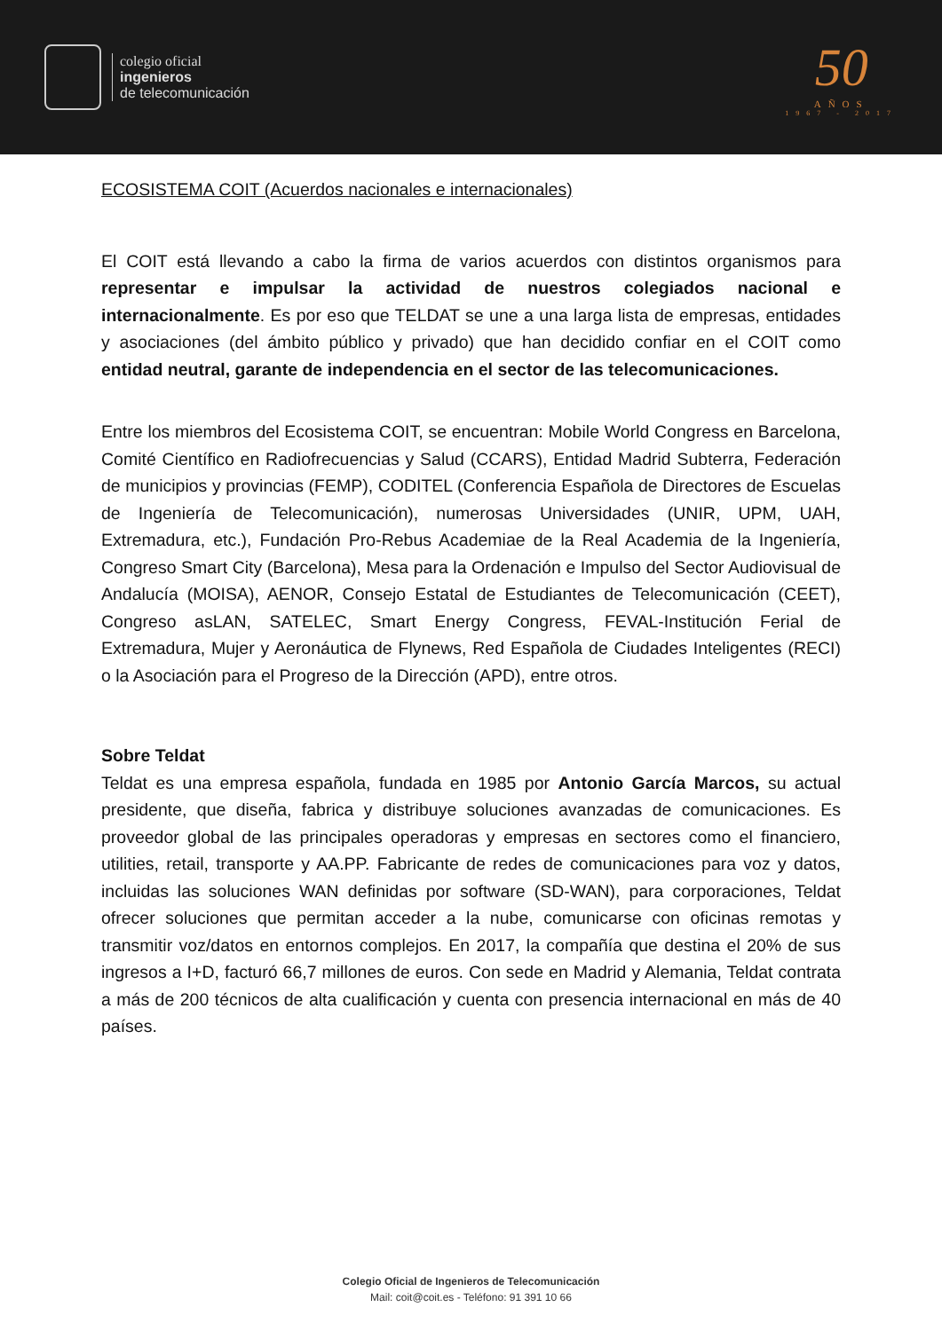colegio oficial
ingenieros
de telecomunicación
50
AÑOS
1967 - 2017
ECOSISTEMA COIT (Acuerdos nacionales e internacionales)
El COIT está llevando a cabo la firma de varios acuerdos con distintos organismos para representar e impulsar la actividad de nuestros colegiados nacional e internacionalmente. Es por eso que TELDAT se une a una larga lista de empresas, entidades y asociaciones (del ámbito público y privado) que han decidido confiar en el COIT como entidad neutral, garante de independencia en el sector de las telecomunicaciones.
Entre los miembros del Ecosistema COIT, se encuentran: Mobile World Congress en Barcelona, Comité Científico en Radiofrecuencias y Salud (CCARS), Entidad Madrid Subterra, Federación de municipios y provincias (FEMP), CODITEL (Conferencia Española de Directores de Escuelas de Ingeniería de Telecomunicación), numerosas Universidades (UNIR, UPM, UAH, Extremadura, etc.), Fundación Pro-Rebus Academiae de la Real Academia de la Ingeniería, Congreso Smart City (Barcelona), Mesa para la Ordenación e Impulso del Sector Audiovisual de Andalucía (MOISA), AENOR, Consejo Estatal de Estudiantes de Telecomunicación (CEET), Congreso asLAN, SATELEC, Smart Energy Congress, FEVAL-Institución Ferial de Extremadura, Mujer y Aeronáutica de Flynews, Red Española de Ciudades Inteligentes (RECI) o la Asociación para el Progreso de la Dirección (APD), entre otros.
Sobre Teldat
Teldat es una empresa española, fundada en 1985 por Antonio García Marcos, su actual presidente, que diseña, fabrica y distribuye soluciones avanzadas de comunicaciones. Es proveedor global de las principales operadoras y empresas en sectores como el financiero, utilities, retail, transporte y AA.PP. Fabricante de redes de comunicaciones para voz y datos, incluidas las soluciones WAN definidas por software (SD-WAN), para corporaciones, Teldat ofrecer soluciones que permitan acceder a la nube, comunicarse con oficinas remotas y transmitir voz/datos en entornos complejos. En 2017, la compañía que destina el 20% de sus ingresos a I+D, facturó 66,7 millones de euros. Con sede en Madrid y Alemania, Teldat contrata a más de 200 técnicos de alta cualificación y cuenta con presencia internacional en más de 40 países.
Colegio Oficial de Ingenieros de Telecomunicación
Mail: coit@coit.es - Teléfono: 91 391 10 66